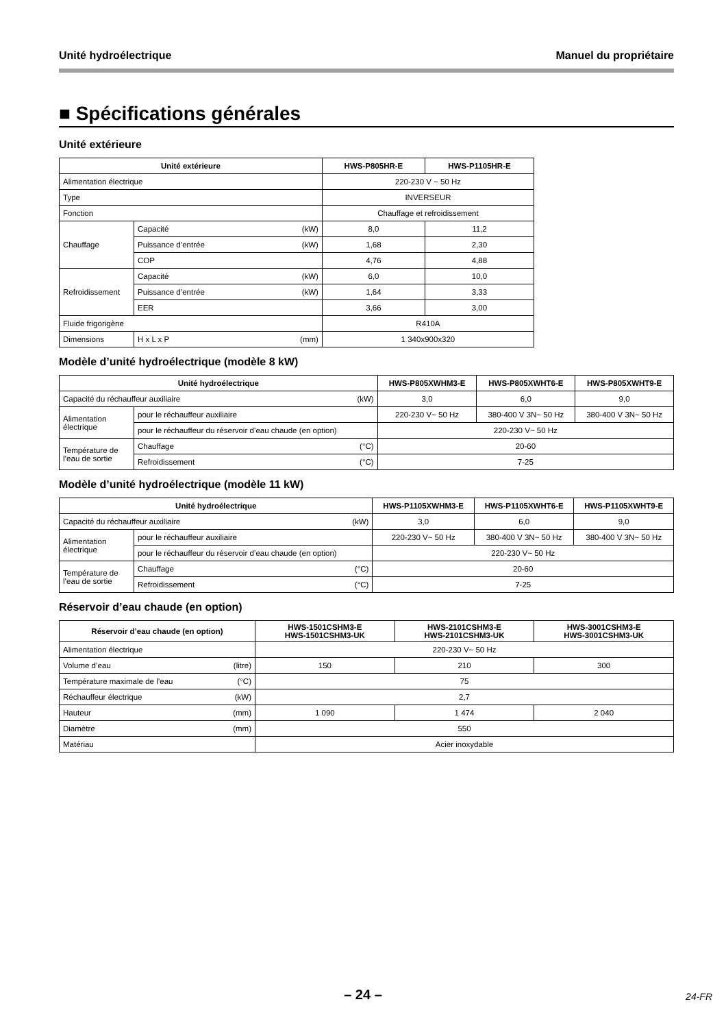Unité hydroélectrique Manuel du propriétaire
■ Spécifications générales
Unité extérieure
| Unité extérieure | | HWS-P805HR-E | HWS-P1105HR-E |
| --- | --- | --- | --- |
| Alimentation électrique | | 220-230 V ~ 50 Hz | |
| Type | | INVERSEUR | |
| Fonction | | Chauffage et refroidissement | |
| Chauffage | Capacité (kW) | 8,0 | 11,2 |
| | Puissance d’entrée (kW) | 1,68 | 2,30 |
| | COP | 4,76 | 4,88 |
| Refroidissement | Capacité (kW) | 6,0 | 10,0 |
| | Puissance d’entrée (kW) | 1,64 | 3,33 |
| | EER | 3,66 | 3,00 |
| Fluide frigorigène | | R410A | |
| Dimensions | H x L x P (mm) | 1 340x900x320 | |
Modèle d’unité hydroélectrique (modèle 8 kW)
| Unité hydroélectrique | | HWS-P805XWHM3-E | HWS-P805XWHT6-E | HWS-P805XWHT9-E |
| --- | --- | --- | --- | --- |
| Capacité du réchauffeur auxiliaire (kW) | | 3,0 | 6,0 | 9,0 |
| Alimentation électrique | pour le réchauffeur auxiliaire | 220-230 V~ 50 Hz | 380-400 V 3N~ 50 Hz | 380-400 V 3N~ 50 Hz |
| | pour le réchauffeur du réservoir d’eau chaude (en option) | 220-230 V~ 50 Hz | | |
| Température de l’eau de sortie | Chauffage (°C) | 20-60 | | |
| | Refroidissement (°C) | 7-25 | | |
Modèle d’unité hydroélectrique (modèle 11 kW)
| Unité hydroélectrique | | HWS-P1105XWHM3-E | HWS-P1105XWHT6-E | HWS-P1105XWHT9-E |
| --- | --- | --- | --- | --- |
| Capacité du réchauffeur auxiliaire (kW) | | 3,0 | 6,0 | 9,0 |
| Alimentation électrique | pour le réchauffeur auxiliaire | 220-230 V~ 50 Hz | 380-400 V 3N~ 50 Hz | 380-400 V 3N~ 50 Hz |
| | pour le réchauffeur du réservoir d’eau chaude (en option) | 220-230 V~ 50 Hz | | |
| Température de l’eau de sortie | Chauffage (°C) | 20-60 | | |
| | Refroidissement (°C) | 7-25 | | |
Réservoir d’eau chaude (en option)
| Réservoir d’eau chaude (en option) | HWS-1501CSHM3-E HWS-1501CSHM3-UK | HWS-2101CSHM3-E HWS-2101CSHM3-UK | HWS-3001CSHM3-E HWS-3001CSHM3-UK |
| --- | --- | --- | --- |
| Alimentation électrique | 220-230 V~ 50 Hz | | |
| Volume d’eau (litre) | 150 | 210 | 300 |
| Température maximale de l’eau (°C) | 75 | | |
| Réchauffeur électrique (kW) | 2,7 | | |
| Hauteur (mm) | 1 090 | 1 474 | 2 040 |
| Diamètre (mm) | 550 | | |
| Matériau | Acier inoxydable | | |
– 24 – 24-FR